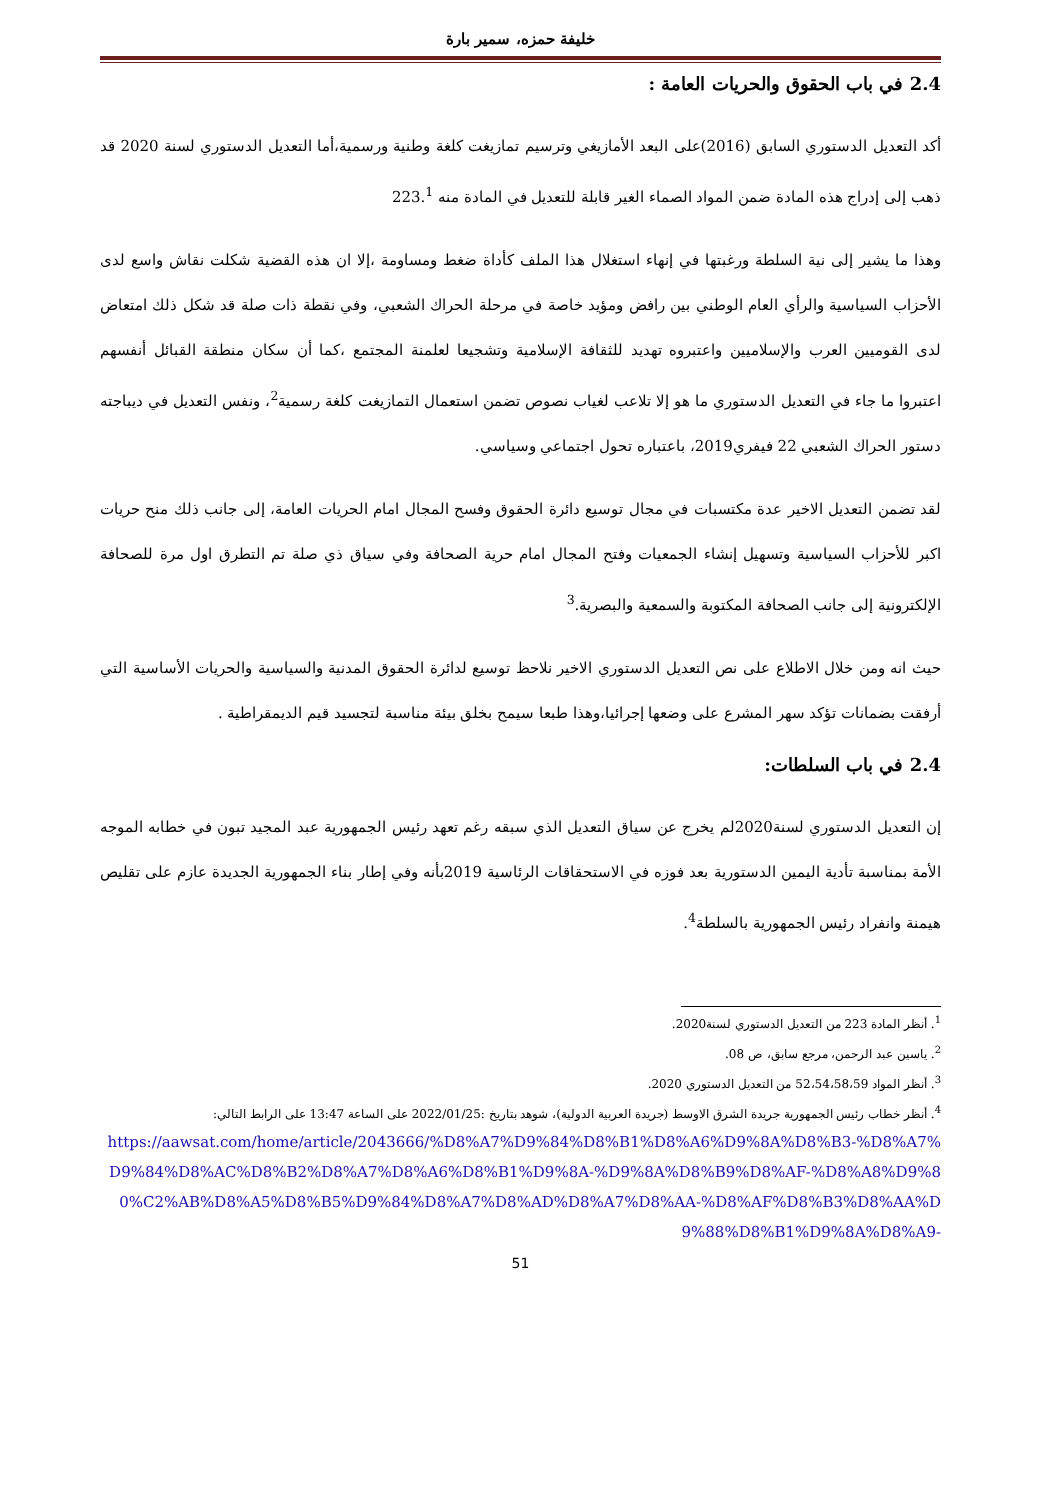خليفة حمزه، سمير بارة
2.4 في باب الحقوق والحريات العامة :
أكد التعديل الدستوري السابق (2016)على البعد الأمازيغي وترسيم تمازيغت كلغة وطنية ورسمية،أما التعديل الدستوري لسنة 2020 قد ذهب إلى إدراج هذه المادة ضمن المواد الصماء الغير قابلة للتعديل في المادة منه 223.<sup>1</sup>
وهذا ما يشير إلى نية السلطة ورغبتها في إنهاء استغلال هذا الملف كأداة ضغط ومساومة ،إلا ان هذه القضية شكلت نقاش واسع لدى الأحزاب السياسية والرأي العام الوطني بين رافض ومؤيد خاصة في مرحلة الحراك الشعبي، وفي نقطة ذات صلة قد شكل ذلك امتعاض لدى القوميين العرب والإسلاميين واعتبروه تهديد للثقافة الإسلامية وتشجيعا لعلمنة المجتمع ،كما أن سكان منطقة القبائل أنفسهم اعتبروا ما جاء في التعديل الدستوري ما هو إلا تلاعب لغياب نصوص تضمن استعمال التمازيغت كلغة رسمية<sup>2</sup>، ونفس التعديل في ديباجته دستور الحراك الشعبي 22 فيفري2019، باعتباره تحول اجتماعي وسياسي.
لقد تضمن التعديل الاخير عدة مكتسبات في مجال توسيع دائرة الحقوق وفسح المجال امام الحريات العامة، إلى جانب ذلك منح حريات اكبر للأحزاب السياسية وتسهيل إنشاء الجمعيات وفتح المجال امام حرية الصحافة وفي سياق ذي صلة تم التطرق اول مرة للصحافة الإلكترونية إلى جانب الصحافة المكتوبة والسمعية والبصرية.<sup>3</sup>
حيث انه ومن خلال الاطلاع على نص التعديل الدستوري الاخير نلاحظ توسيع لدائرة الحقوق المدنية والسياسية والحريات الأساسية التي أرفقت بضمانات تؤكد سهر المشرع على وضعها إجرائيا،وهذا طبعا سيمح بخلق بيئة مناسبة لتجسيد قيم الديمقراطية .
2.4 في باب السلطات:
إن التعديل الدستوري لسنة2020لم يخرج عن سياق التعديل الذي سبقه رغم تعهد رئيس الجمهورية عبد المجيد تبون في خطابه الموجه الأمة بمناسبة تأدية اليمين الدستورية بعد فوزه في الاستحقاقات الرئاسية 2019بأنه وفي إطار بناء الجمهورية الجديدة عازم على تقليص هيمنة وانفراد رئيس الجمهورية بالسلطة<sup>4</sup>.
<sup>1</sup>. أنظر المادة 223 من التعديل الدستوري لسنة2020.
<sup>2</sup>. ياسين عبد الرحمن، مرجع سابق، ص 08.
<sup>3</sup>. أنظر المواد 52،54،58،59 من التعديل الدستوري 2020.
<sup>4</sup>. أنظر خطاب رئيس الجمهورية جريدة الشرق الاوسط (جريدة العربية الدولية)، شوهد بتاريخ :2022/01/25 على الساعة 13:47 على الرابط التالي:
https://aawsat.com/home/article/2043666/%D8%A7%D9%84%D8%B1%D8%A6%D9%8A%D8%B3-%D8%A7%D9%84%D8%AC%D8%B2%D8%A7%D8%A6%D8%B1%D9%8A-%D9%8A%D8%B9%D8%AF-%D8%A8%D9%80%C2%AB%D8%A5%D8%B5%D9%84%D8%A7%D8%AD%D8%A7%D8%AA-%D8%AF%D8%B3%D8%AA%D9%88%D8%B1%D9%8A%D8%A9-
51